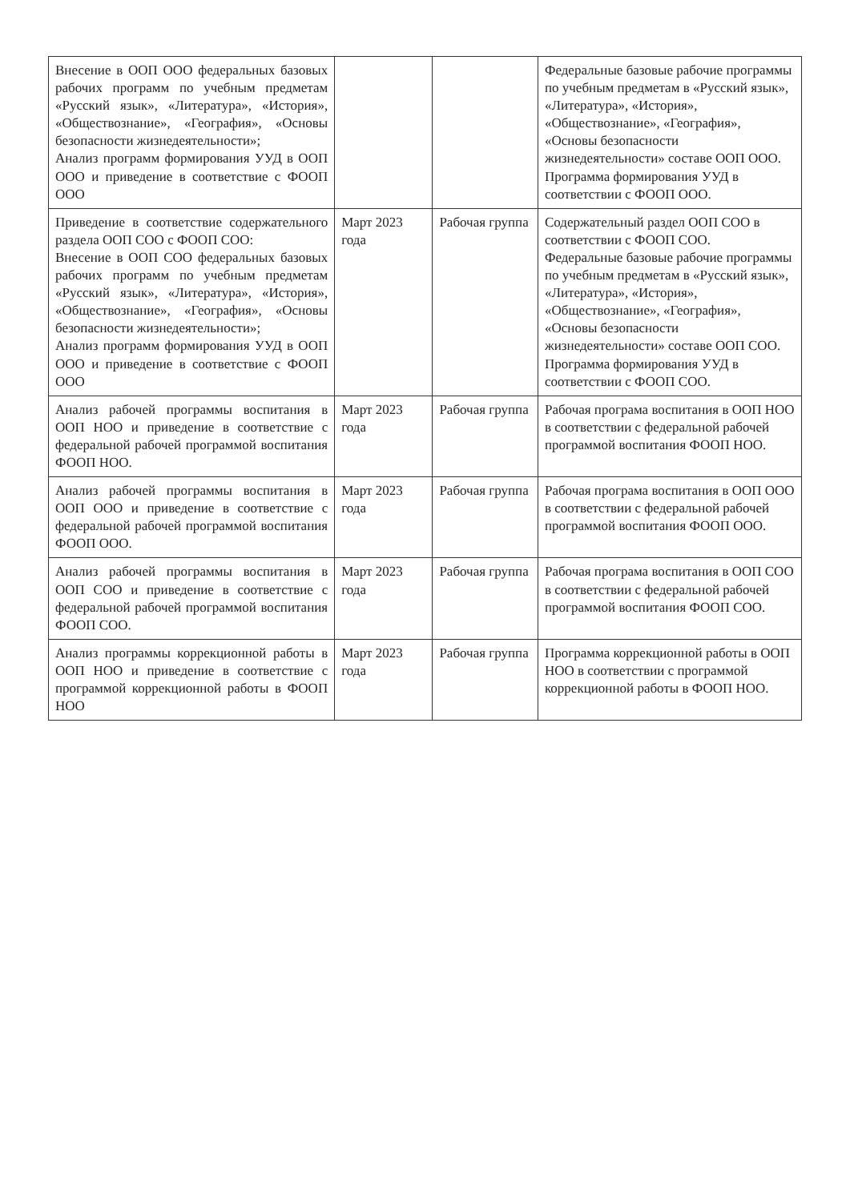| Внесение в ООП ООО федеральных базовых рабочих программ по учебным предметам «Русский язык», «Литература», «История», «Обществознание», «География», «Основы безопасности жизнедеятельности»; Анализ программ формирования УУД в ООП ООО и приведение в соответствие с ФООП ООО | | | Федеральные базовые рабочие программы по учебным предметам в «Русский язык», «Литература», «История», «Обществознание», «География», «Основы безопасности жизнедеятельности» составе ООП ООО. Программа формирования УУД в соответствии с ФООП ООО. |
| Приведение в соответствие содержательного раздела ООП СОО с ФООП СОО: Внесение в ООП СОО федеральных базовых рабочих программ по учебным предметам «Русский язык», «Литература», «История», «Обществознание», «География», «Основы безопасности жизнедеятельности»; Анализ программ формирования УУД в ООП ООО и приведение в соответствие с ФООП ООО | Март 2023 года | Рабочая группа | Содержательный раздел ООП СОО в соответствии с ФООП СОО. Федеральные базовые рабочие программы по учебным предметам в «Русский язык», «Литература», «История», «Обществознание», «География», «Основы безопасности жизнедеятельности» составе ООП СОО. Программа формирования УУД в соответствии с ФООП СОО. |
| Анализ рабочей программы воспитания в ООП НОО и приведение в соответствие с федеральной рабочей программой воспитания ФООП НОО. | Март 2023 года | Рабочая группа | Рабочая програма воспитания в ООП НОО в соответствии с федеральной рабочей программой воспитания ФООП НОО. |
| Анализ рабочей программы воспитания в ООП ООО и приведение в соответствие с федеральной рабочей программой воспитания ФООП ООО. | Март 2023 года | Рабочая группа | Рабочая програма воспитания в ООП ООО в соответствии с федеральной рабочей программой воспитания ФООП ООО. |
| Анализ рабочей программы воспитания в ООП СОО и приведение в соответствие с федеральной рабочей программой воспитания ФООП СОО. | Март 2023 года | Рабочая группа | Рабочая програма воспитания в ООП СОО в соответствии с федеральной рабочей программой воспитания ФООП СОО. |
| Анализ программы коррекционной работы в ООП НОО и приведение в соответствие с программой коррекционной работы в ФООП НОО | Март 2023 года | Рабочая группа | Программа коррекционной работы в ООП НОО в соответствии с программой коррекционной работы в ФООП НОО. |